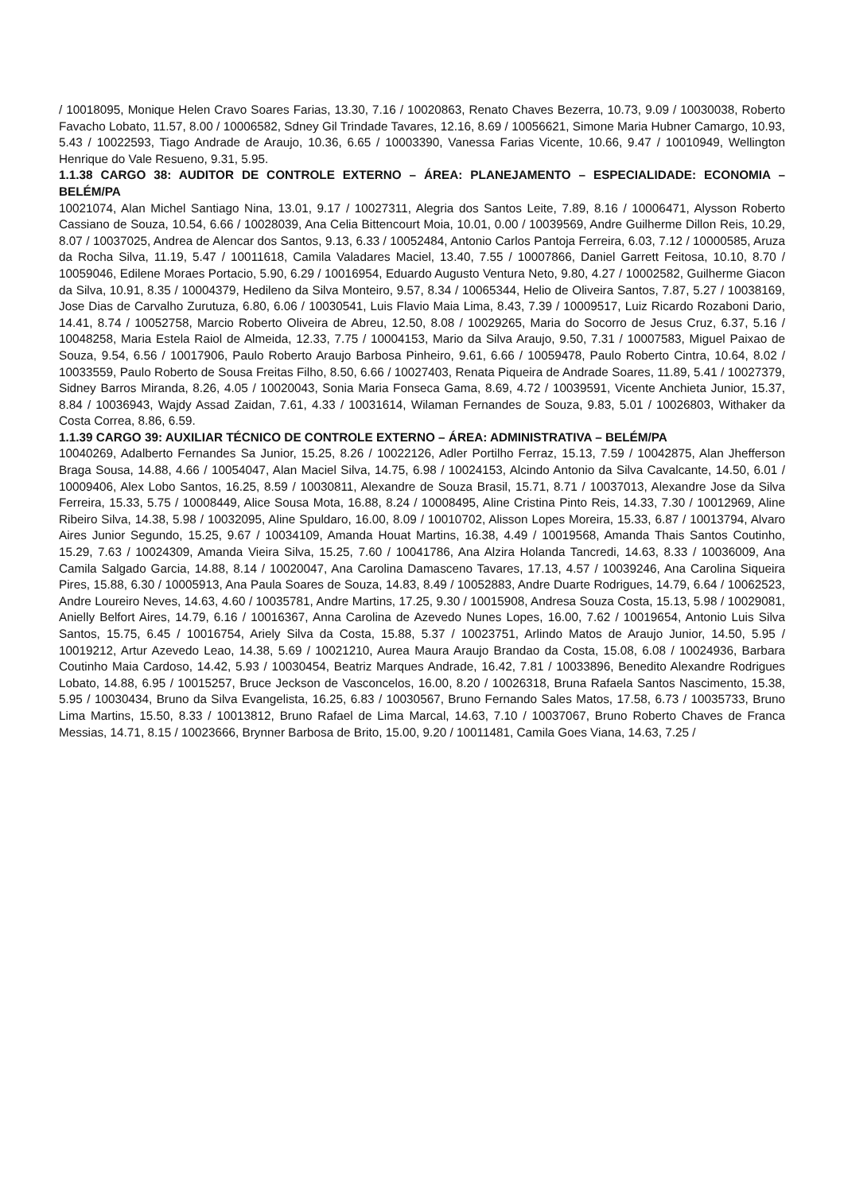/ 10018095, Monique Helen Cravo Soares Farias, 13.30, 7.16 / 10020863, Renato Chaves Bezerra, 10.73, 9.09 / 10030038, Roberto Favacho Lobato, 11.57, 8.00 / 10006582, Sdney Gil Trindade Tavares, 12.16, 8.69 / 10056621, Simone Maria Hubner Camargo, 10.93, 5.43 / 10022593, Tiago Andrade de Araujo, 10.36, 6.65 / 10003390, Vanessa Farias Vicente, 10.66, 9.47 / 10010949, Wellington Henrique do Vale Resueno, 9.31, 5.95.
1.1.38 CARGO 38: AUDITOR DE CONTROLE EXTERNO – ÁREA: PLANEJAMENTO – ESPECIALIDADE: ECONOMIA – BELÉM/PA
10021074, Alan Michel Santiago Nina, 13.01, 9.17 / 10027311, Alegria dos Santos Leite, 7.89, 8.16 / 10006471, Alysson Roberto Cassiano de Souza, 10.54, 6.66 / 10028039, Ana Celia Bittencourt Moia, 10.01, 0.00 / 10039569, Andre Guilherme Dillon Reis, 10.29, 8.07 / 10037025, Andrea de Alencar dos Santos, 9.13, 6.33 / 10052484, Antonio Carlos Pantoja Ferreira, 6.03, 7.12 / 10000585, Aruza da Rocha Silva, 11.19, 5.47 / 10011618, Camila Valadares Maciel, 13.40, 7.55 / 10007866, Daniel Garrett Feitosa, 10.10, 8.70 / 10059046, Edilene Moraes Portacio, 5.90, 6.29 / 10016954, Eduardo Augusto Ventura Neto, 9.80, 4.27 / 10002582, Guilherme Giacon da Silva, 10.91, 8.35 / 10004379, Hedileno da Silva Monteiro, 9.57, 8.34 / 10065344, Helio de Oliveira Santos, 7.87, 5.27 / 10038169, Jose Dias de Carvalho Zurutuza, 6.80, 6.06 / 10030541, Luis Flavio Maia Lima, 8.43, 7.39 / 10009517, Luiz Ricardo Rozaboni Dario, 14.41, 8.74 / 10052758, Marcio Roberto Oliveira de Abreu, 12.50, 8.08 / 10029265, Maria do Socorro de Jesus Cruz, 6.37, 5.16 / 10048258, Maria Estela Raiol de Almeida, 12.33, 7.75 / 10004153, Mario da Silva Araujo, 9.50, 7.31 / 10007583, Miguel Paixao de Souza, 9.54, 6.56 / 10017906, Paulo Roberto Araujo Barbosa Pinheiro, 9.61, 6.66 / 10059478, Paulo Roberto Cintra, 10.64, 8.02 / 10033559, Paulo Roberto de Sousa Freitas Filho, 8.50, 6.66 / 10027403, Renata Piqueira de Andrade Soares, 11.89, 5.41 / 10027379, Sidney Barros Miranda, 8.26, 4.05 / 10020043, Sonia Maria Fonseca Gama, 8.69, 4.72 / 10039591, Vicente Anchieta Junior, 15.37, 8.84 / 10036943, Wajdy Assad Zaidan, 7.61, 4.33 / 10031614, Wilaman Fernandes de Souza, 9.83, 5.01 / 10026803, Withaker da Costa Correa, 8.86, 6.59.
1.1.39 CARGO 39: AUXILIAR TÉCNICO DE CONTROLE EXTERNO – ÁREA: ADMINISTRATIVA – BELÉM/PA
10040269, Adalberto Fernandes Sa Junior, 15.25, 8.26 / 10022126, Adler Portilho Ferraz, 15.13, 7.59 / 10042875, Alan Jhefferson Braga Sousa, 14.88, 4.66 / 10054047, Alan Maciel Silva, 14.75, 6.98 / 10024153, Alcindo Antonio da Silva Cavalcante, 14.50, 6.01 / 10009406, Alex Lobo Santos, 16.25, 8.59 / 10030811, Alexandre de Souza Brasil, 15.71, 8.71 / 10037013, Alexandre Jose da Silva Ferreira, 15.33, 5.75 / 10008449, Alice Sousa Mota, 16.88, 8.24 / 10008495, Aline Cristina Pinto Reis, 14.33, 7.30 / 10012969, Aline Ribeiro Silva, 14.38, 5.98 / 10032095, Aline Spuldaro, 16.00, 8.09 / 10010702, Alisson Lopes Moreira, 15.33, 6.87 / 10013794, Alvaro Aires Junior Segundo, 15.25, 9.67 / 10034109, Amanda Houat Martins, 16.38, 4.49 / 10019568, Amanda Thais Santos Coutinho, 15.29, 7.63 / 10024309, Amanda Vieira Silva, 15.25, 7.60 / 10041786, Ana Alzira Holanda Tancredi, 14.63, 8.33 / 10036009, Ana Camila Salgado Garcia, 14.88, 8.14 / 10020047, Ana Carolina Damasceno Tavares, 17.13, 4.57 / 10039246, Ana Carolina Siqueira Pires, 15.88, 6.30 / 10005913, Ana Paula Soares de Souza, 14.83, 8.49 / 10052883, Andre Duarte Rodrigues, 14.79, 6.64 / 10062523, Andre Loureiro Neves, 14.63, 4.60 / 10035781, Andre Martins, 17.25, 9.30 / 10015908, Andresa Souza Costa, 15.13, 5.98 / 10029081, Anielly Belfort Aires, 14.79, 6.16 / 10016367, Anna Carolina de Azevedo Nunes Lopes, 16.00, 7.62 / 10019654, Antonio Luis Silva Santos, 15.75, 6.45 / 10016754, Ariely Silva da Costa, 15.88, 5.37 / 10023751, Arlindo Matos de Araujo Junior, 14.50, 5.95 / 10019212, Artur Azevedo Leao, 14.38, 5.69 / 10021210, Aurea Maura Araujo Brandao da Costa, 15.08, 6.08 / 10024936, Barbara Coutinho Maia Cardoso, 14.42, 5.93 / 10030454, Beatriz Marques Andrade, 16.42, 7.81 / 10033896, Benedito Alexandre Rodrigues Lobato, 14.88, 6.95 / 10015257, Bruce Jeckson de Vasconcelos, 16.00, 8.20 / 10026318, Bruna Rafaela Santos Nascimento, 15.38, 5.95 / 10030434, Bruno da Silva Evangelista, 16.25, 6.83 / 10030567, Bruno Fernando Sales Matos, 17.58, 6.73 / 10035733, Bruno Lima Martins, 15.50, 8.33 / 10013812, Bruno Rafael de Lima Marcal, 14.63, 7.10 / 10037067, Bruno Roberto Chaves de Franca Messias, 14.71, 8.15 / 10023666, Brynner Barbosa de Brito, 15.00, 9.20 / 10011481, Camila Goes Viana, 14.63, 7.25 /